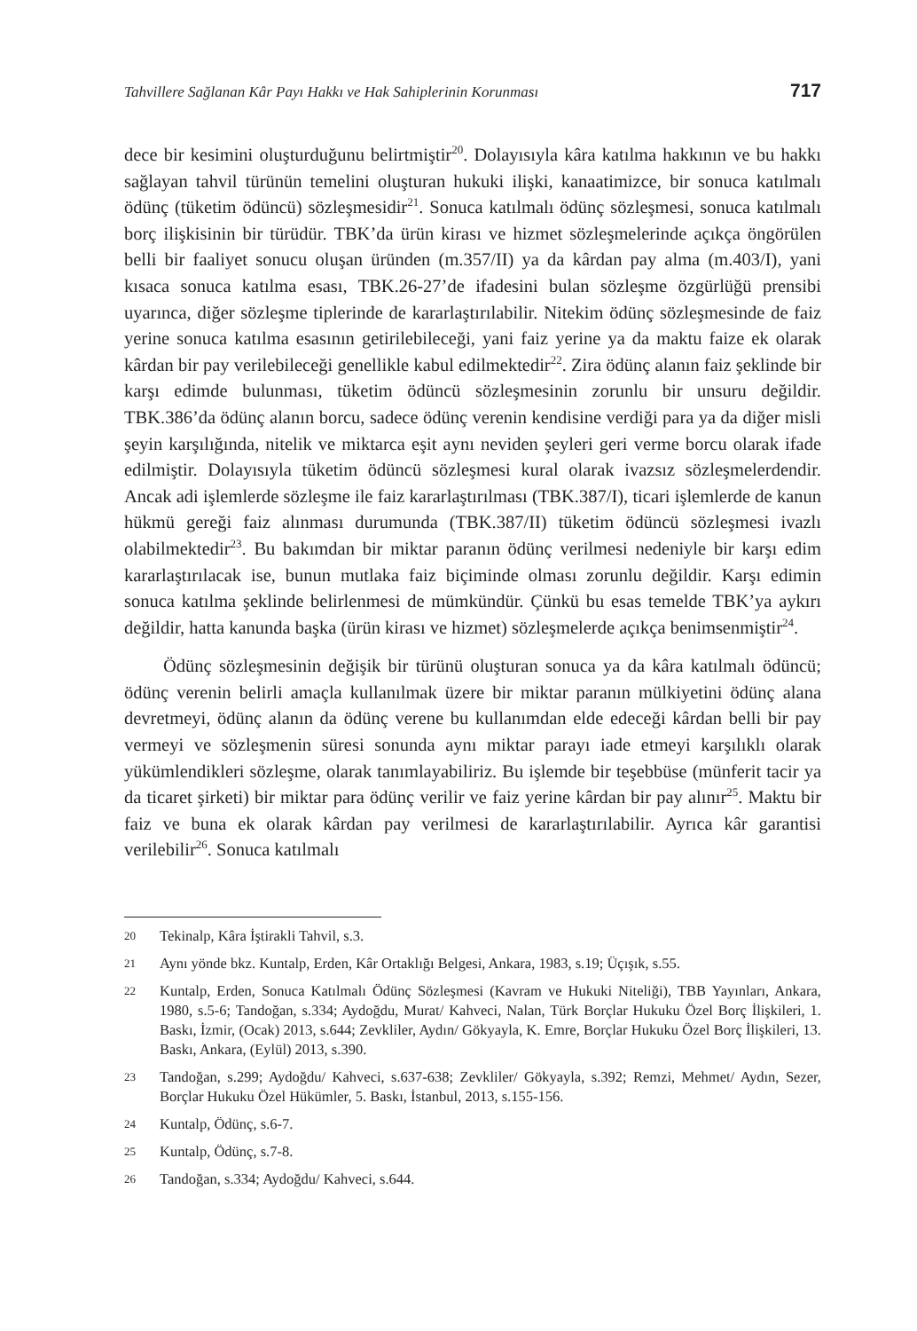Tahvillere Sağlanan Kâr Payı Hakkı ve Hak Sahiplerinin Korunması 717
dece bir kesimini oluşturduğunu belirtmiştir<sup>20</sup>. Dolayısıyla kâra katılma hakkının ve bu hakkı sağlayan tahvil türünün temelini oluşturan hukuki ilişki, kanaatimizce, bir sonuca katılmalı ödünç (tüketim ödüncü) sözleşmesidir<sup>21</sup>. Sonuca katılmalı ödünç sözleşmesi, sonuca katılmalı borç ilişkisinin bir türüdür. TBK’da ürün kirası ve hizmet sözleşmelerinde açıkça öngörülen belli bir faaliyet sonucu oluşan üründen (m.357/II) ya da kârdan pay alma (m.403/I), yani kısaca sonuca katılma esası, TBK.26-27’de ifadesini bulan sözleşme özgürlüğü prensibi uyarınca, diğer sözleşme tiplerinde de kararlaştırılabilir. Nitekim ödünç sözleşmesinde de faiz yerine sonuca katılma esasının getirilebileceği, yani faiz yerine ya da maktu faize ek olarak kârdan bir pay verilebileceği genellikle kabul edilmektedir<sup>22</sup>. Zira ödünç alanın faiz şeklinde bir karşı edimde bulunması, tüketim ödüncü sözleşmesinin zorunlu bir unsuru değildir. TBK.386’da ödünç alanın borcu, sadece ödünç verenin kendisine verdiği para ya da diğer misli şeyin karşılığında, nitelik ve miktarca eşit aynı neviden şeyleri geri verme borcu olarak ifade edilmiştir. Dolayısıyla tüketim ödüncü sözleşmesi kural olarak ivazsız sözleşmelerdendir. Ancak adi işlemlerde sözleşme ile faiz kararlaştırılması (TBK.387/I), ticari işlemlerde de kanun hükmü gereği faiz alınması durumunda (TBK.387/II) tüketim ödüncü sözleşmesi ivazlı olabilmektedir<sup>23</sup>. Bu bakımdan bir miktar paranın ödünç verilmesi nedeniyle bir karşı edim kararlaştırılacak ise, bunun mutlaka faiz biçiminde olması zorunlu değildir. Karşı edimin sonuca katılma şeklinde belirlenmesi de mümkündür. Çünkü bu esas temelde TBK’ya aykırı değildir, hatta kanunda başka (ürün kirası ve hizmet) sözleşmelerde açıkça benimsenmiştir<sup>24</sup>.
Ödünç sözleşmesinin değişik bir türünü oluşturan sonuca ya da kâra katılmalı ödüncü; ödünç verenin belirli amaçla kullanılmak üzere bir miktar paranın mülkiyetini ödünç alana devretmeyi, ödünç alanın da ödünç verene bu kullanımdan elde edeceği kârdan belli bir pay vermeyi ve sözleşmenin süresi sonunda aynı miktar parayı iade etmeyi karşılıklı olarak yükümlendikleri sözleşme, olarak tanımlayabiliriz. Bu işlemde bir teşebbüse (münferit tacir ya da ticaret şirketi) bir miktar para ödünç verilir ve faiz yerine kârdan bir pay alınır<sup>25</sup>. Maktu bir faiz ve buna ek olarak kârdan pay verilmesi de kararlaştırılabilir. Ayrıca kâr garantisi verilebilir<sup>26</sup>. Sonuca katılmalı
20
Tekinalp, Kâra İştirakli Tahvil, s.3.
21
Aynı yönde bkz. Kuntalp, Erden, Kâr Ortaklığı Belgesi, Ankara, 1983, s.19; Üçışık, s.55.
22
Kuntalp, Erden, Sonuca Katılmalı Ödünç Sözleşmesi (Kavram ve Hukuki Niteliği), TBB Yayınları, Ankara, 1980, s.5-6; Tandoğan, s.334; Aydoğdu, Murat/ Kahveci, Nalan, Türk Borçlar Hukuku Özel Borç İlişkileri, 1. Baskı, İzmir, (Ocak) 2013, s.644; Zevkliler, Aydın/ Gökyayla, K. Emre, Borçlar Hukuku Özel Borç İlişkileri, 13. Baskı, Ankara, (Eylül) 2013, s.390.
23
Tandoğan, s.299; Aydoğdu/ Kahveci, s.637-638; Zevkliler/ Gökyayla, s.392; Remzi, Mehmet/ Aydın, Sezer, Borçlar Hukuku Özel Hükümler, 5. Baskı, İstanbul, 2013, s.155-156.
24
Kuntalp, Ödünç, s.6-7.
25
Kuntalp, Ödünç, s.7-8.
26
Tandoğan, s.334; Aydoğdu/ Kahveci, s.644.